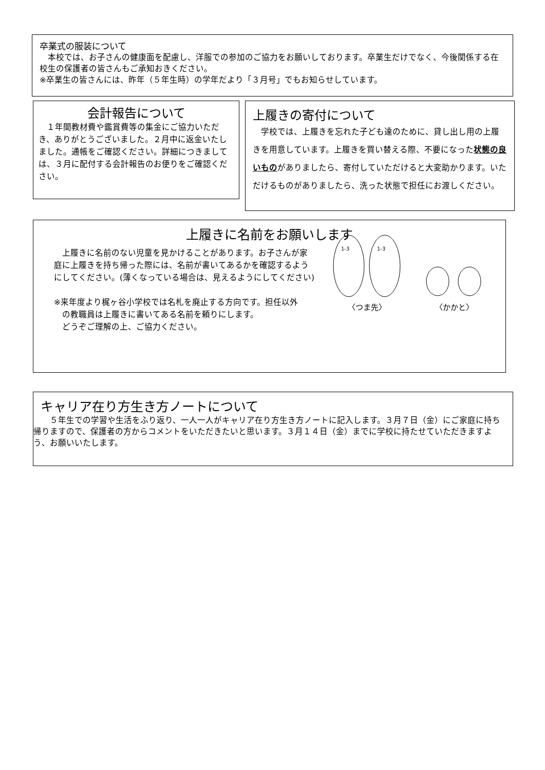卒業式の服装について
　本校では、お子さんの健康面を配慮し、洋服での参加のご協力をお願いしております。卒業生だけでなく、今後関係する在校生の保護者の皆さんもご承知おきください。
※卒業生の皆さんには、昨年（５年生時）の学年だより「３月号」でもお知らせしています。
会計報告について
　１年間教材費や鑑賞費等の集金にご協力いただき、ありがとうございました。２月中に返金いたしました。通帳をご確認ください。詳細につきましては、３月に配付する会計報告のお便りをご確認ください。
上履きの寄付について
　学校では、上履きを忘れた子ども達のために、貸し出し用の上履きを用意しています。上履きを買い替える際、不要になった状態の良いものがありましたら、寄付していただけると大変助かります。いただけるものがありましたら、洗った状態で担任にお渡しください。
上履きに名前をお願いします
　上履きに名前のない児童を見かけることがあります。お子さんが家庭に上履きを持ち帰った際には、名前が書いてあるかを確認するようにしてください。(薄くなっている場合は、見えるようにしてください)
※来年度より梶ヶ谷小学校では名札を廃止する方向です。担任以外
　の教職員は上履きに書いてある名前を頼りにします。
　どうぞご理解の上、ご協力ください。
1-3
1-3
〈つま先〉
〈かかと〉
キャリア在り方生き方ノートについて
　　５年生での学習や生活をふり返り、一人一人がキャリア在り方生き方ノートに記入します。３月７日（金）にご家庭に持ち帰りますので、保護者の方からコメントをいただきたいと思います。３月１４日（金）までに学校に持たせていただきますよう、お願いいたします。